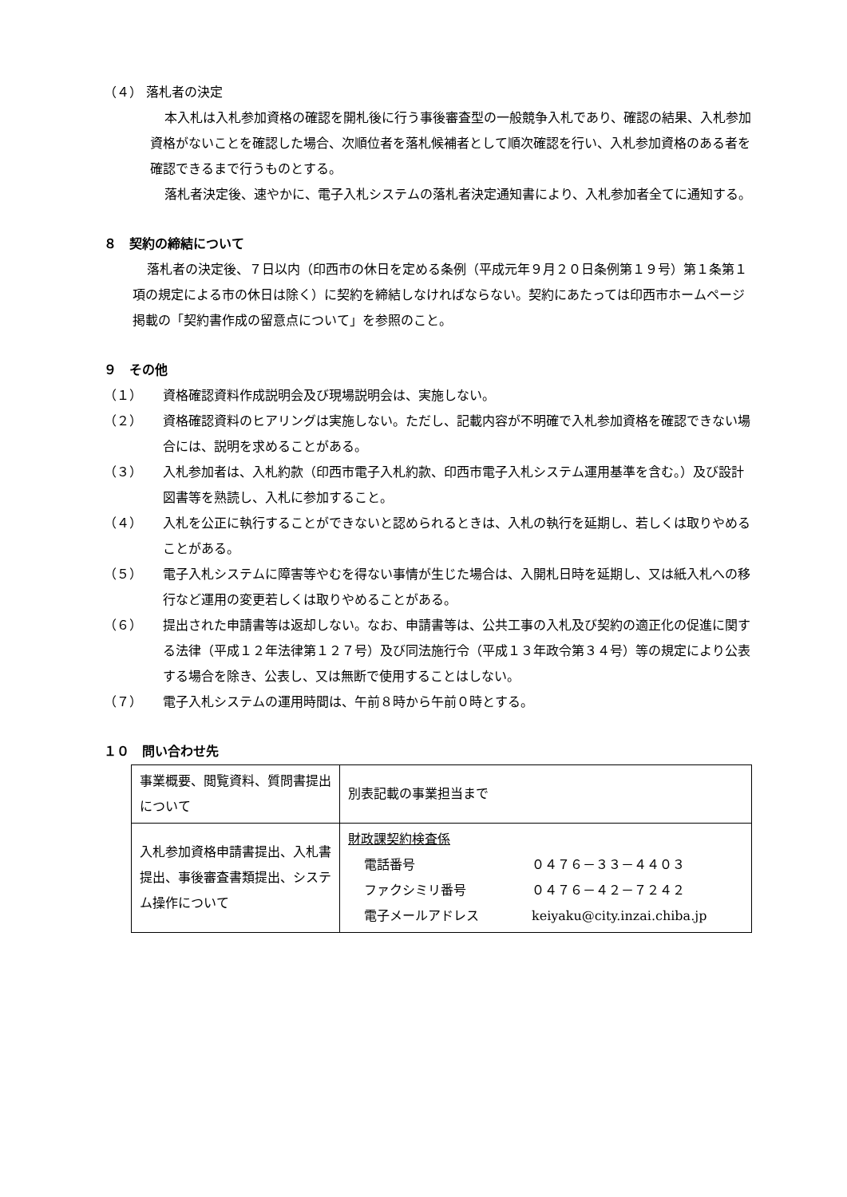（４） 落札者の決定
本入札は入札参加資格の確認を開札後に行う事後審査型の一般競争入札であり、確認の結果、入札参加資格がないことを確認した場合、次順位者を落札候補者として順次確認を行い、入札参加資格のある者を確認できるまで行うものとする。
落札者決定後、速やかに、電子入札システムの落札者決定通知書により、入札参加者全てに通知する。
８　契約の締結について
落札者の決定後、７日以内（印西市の休日を定める条例（平成元年９月２０日条例第１９号）第１条第１項の規定による市の休日は除く）に契約を締結しなければならない。契約にあたっては印西市ホームページ掲載の「契約書作成の留意点について」を参照のこと。
９　その他
（１） 資格確認資料作成説明会及び現場説明会は、実施しない。
（２） 資格確認資料のヒアリングは実施しない。ただし、記載内容が不明確で入札参加資格を確認できない場合には、説明を求めることがある。
（３） 入札参加者は、入札約款（印西市電子入札約款、印西市電子入札システム運用基準を含む。）及び設計図書等を熟読し、入札に参加すること。
（４） 入札を公正に執行することができないと認められるときは、入札の執行を延期し、若しくは取りやめることがある。
（５） 電子入札システムに障害等やむを得ない事情が生じた場合は、入開札日時を延期し、又は紙入札への移行など運用の変更若しくは取りやめることがある。
（６） 提出された申請書等は返却しない。なお、申請書等は、公共工事の入札及び契約の適正化の促進に関する法律（平成１２年法律第１２７号）及び同法施行令（平成１３年政令第３４号）等の規定により公表する場合を除き、公表し、又は無断で使用することはしない。
（７） 電子入札システムの運用時間は、午前８時から午前０時とする。
１０　問い合わせ先
| 事業概要、閲覧資料、質問書提出について | 別表記載の事業担当まで |
| 入札参加資格申請書提出、入札書提出、事後審査書類提出、システム操作について | 財政課契約検査係 電話番号 ０４７６－３３－４４０３ ファクシミリ番号 ０４７６－４２－７２４２ 電子メールアドレス keiyaku@city.inzai.chiba.jp |